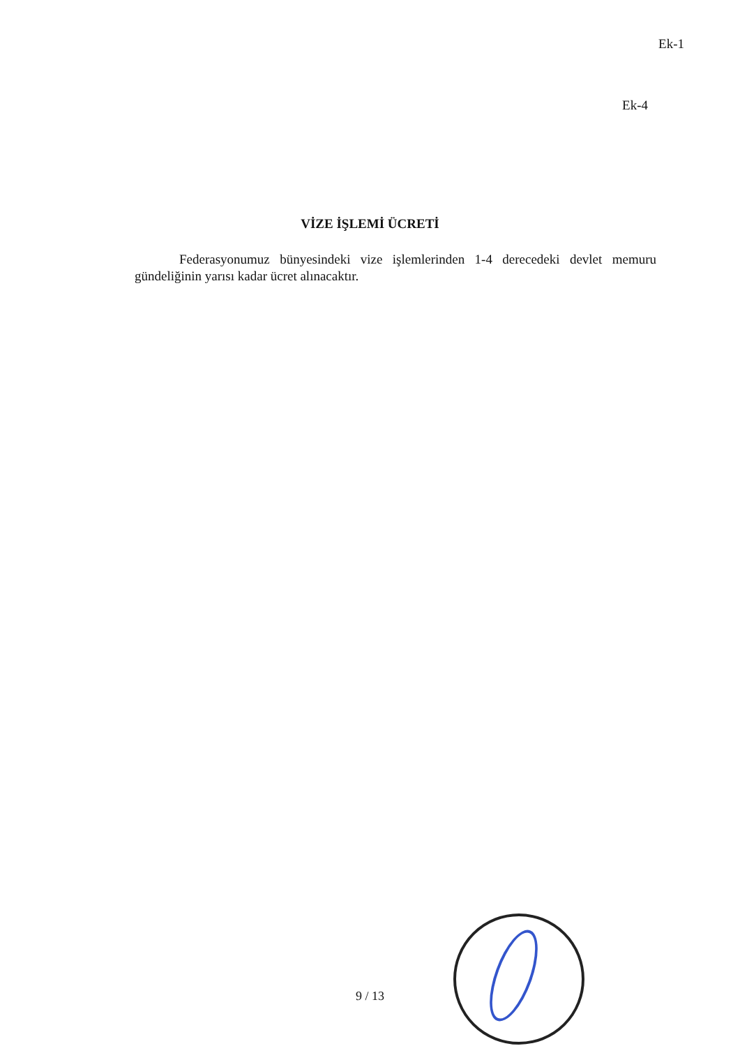Ek-1
Ek-4
VİZE İŞLEMİ ÜCRETİ
Federasyonumuz bünyesindeki vize işlemlerinden 1-4 derecedeki devlet memuru gündeliğinin yarısı kadar ücret alınacaktır.
9 / 13